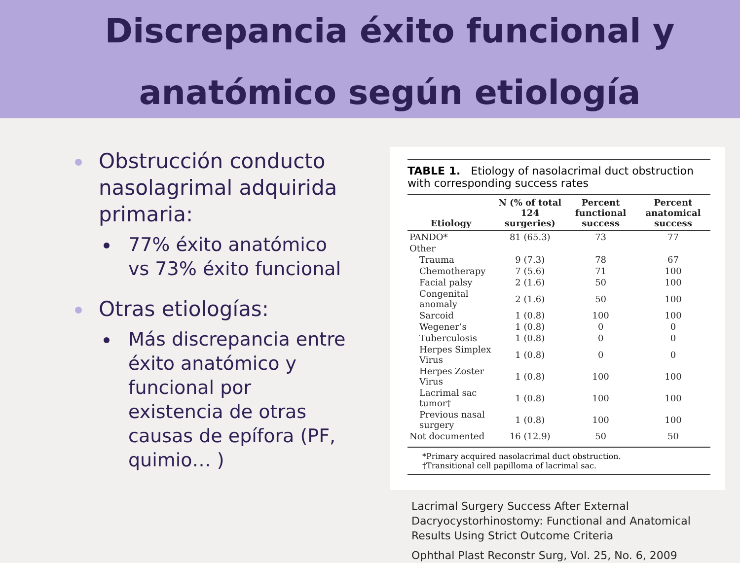Discrepancia éxito funcional y
anatómico según etiología
Obstrucción conducto nasolagrimal adquirida primaria:
77% éxito anatómico vs 73% éxito funcional
Otras etiologías:
Más discrepancia entre éxito anatómico y funcional por existencia de otras causas de epífora (PF, quimio… )
TABLE 1. Etiology of nasolacrimal duct obstruction with corresponding success rates
| Etiology | N (% of total 124 surgeries) | Percent functional success | Percent anatomical success |
| --- | --- | --- | --- |
| PANDO* | 81 (65.3) | 73 | 77 |
| Other | | | |
| Trauma | 9 (7.3) | 78 | 67 |
| Chemotherapy | 7 (5.6) | 71 | 100 |
| Facial palsy | 2 (1.6) | 50 | 100 |
| Congenital anomaly | 2 (1.6) | 50 | 100 |
| Sarcoid | 1 (0.8) | 100 | 100 |
| Wegener’s | 1 (0.8) | 0 | 0 |
| Tuberculosis | 1 (0.8) | 0 | 0 |
| Herpes Simplex Virus | 1 (0.8) | 0 | 0 |
| Herpes Zoster Virus | 1 (0.8) | 100 | 100 |
| Lacrimal sac tumor† | 1 (0.8) | 100 | 100 |
| Previous nasal surgery | 1 (0.8) | 100 | 100 |
| Not documented | 16 (12.9) | 50 | 50 |
*Primary acquired nasolacrimal duct obstruction.
†Transitional cell papilloma of lacrimal sac.
Lacrimal Surgery Success After External Dacryocystorhinostomy: Functional and Anatomical Results Using Strict Outcome Criteria
Ophthal Plast Reconstr Surg, Vol. 25, No. 6, 2009